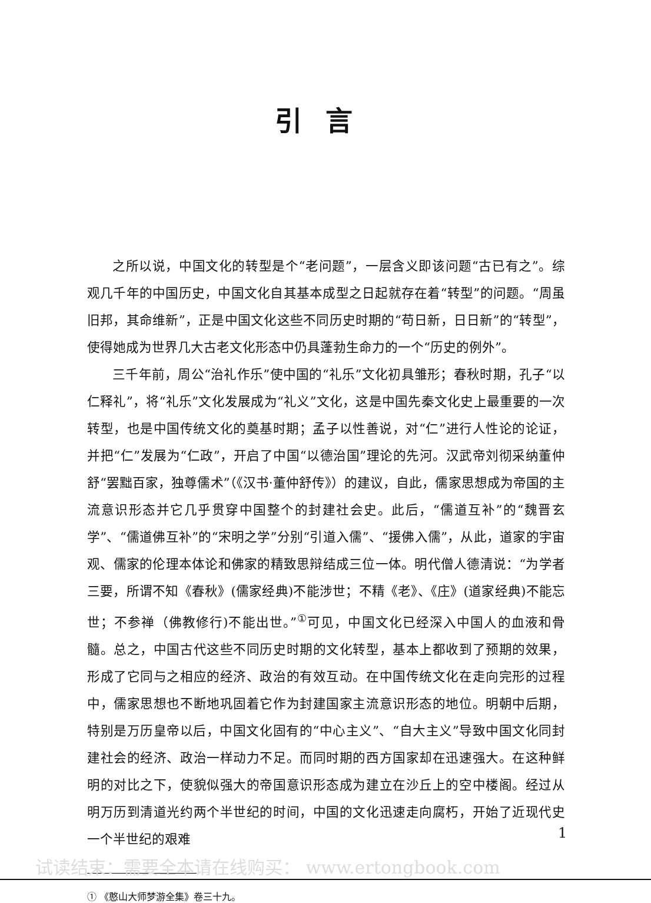引言
之所以说，中国文化的转型是个“老问题”，一层含义即该问题“古已有之”。综观几千年的中国历史，中国文化自其基本成型之日起就存在着“转型”的问题。“周虽旧邦，其命维新”，正是中国文化这些不同历史时期的“苟日新，日日新”的“转型”，使得她成为世界几大古老文化形态中仍具蓬勃生命力的一个“历史的例外”。
三千年前，周公“治礼作乐”使中国的“礼乐”文化初具雏形；春秋时期，孔子“以仁释礼”，将“礼乐”文化发展成为“礼义”文化，这是中国先秦文化史上最重要的一次转型，也是中国传统文化的奠基时期；孟子以性善说，对“仁”进行人性论的论证，并把“仁”发展为“仁政”，开启了中国“以德治国”理论的先河。汉武帝刘彻采纳董仲舒“罢黜百家，独尊儒术”（《汉书·董仲舒传》）的建议，自此，儒家思想成为帝国的主流意识形态并它几乎贯穿中国整个的封建社会史。此后，“儒道互补”的“魏晋玄学”、“儒道佛互补”的“宋明之学”分别“引道入儒”、“援佛入儒”，从此，道家的宇宙观、儒家的伦理本体论和佛家的精致思辩结成三位一体。明代僧人德清说：“为学者三要，所谓不知《春秋》(儒家经典)不能涉世；不精《老》、《庄》(道家经典)不能忘世；不参禅（佛教修行)不能出世。”<sup>①</sup>可见，中国文化已经深入中国人的血液和骨髓。总之，中国古代这些不同历史时期的文化转型，基本上都收到了预期的效果，形成了它同与之相应的经济、政治的有效互动。在中国传统文化在走向完形的过程中，儒家思想也不断地巩固着它作为封建国家主流意识形态的地位。明朝中后期，特别是万历皇帝以后，中国文化固有的“中心主义”、“自大主义”导致中国文化同封建社会的经济、政治一样动力不足。而同时期的西方国家却在迅速强大。在这种鲜明的对比之下，使貌似强大的帝国意识形态成为建立在沙丘上的空中楼阁。经过从明万历到清道光约两个半世纪的时间，中国的文化迅速走向腐朽，开始了近现代史一个半世纪的艰难
① 《憨山大师梦游全集》卷三十九。
1
试读结束：需要全本请在线购买： www.ertongbook.com